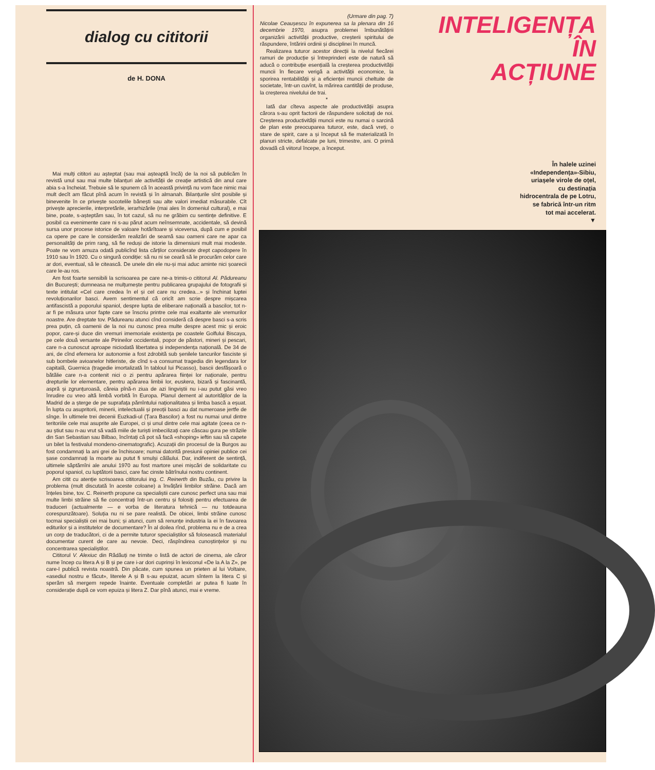dialog cu cititorii
de H. DONA
Mai mulți cititori au așteptat (sau mai așteaptă încă) de la noi să publicăm în revistă unul sau mai multe bilanțuri ale activității de creație artistică din anul care abia s-a încheiat. Trebuie să le spunem că în această privință nu vom face nimic mai mult decît am făcut pînă acum în revistă și în almanah. Bilanțurile sînt posibile și binevenite în ce privește socotelile bănești sau alte valori imediat măsurabile. Cît privește aprecierile, interpretările, ierarhizările (mai ales în domeniul cultural), e mai bine, poate, s-așteptăm sau, în tot cazul, să nu ne grăbim cu sentințe definitive. E posibil ca evenimente care ni s-au părut acum neînsemnate, accidentale, să devină sursa unor procese istorice de valoare hotărîtoare și viceversa, după cum e posibil ca opere pe care le considerăm realizări de seamă sau oameni care ne apar ca personalități de prim rang, să fie reduși de istorie la dimensiuni mult mai modeste. Poate ne vom amuza odată publicînd lista cărților considerate drept capodopere în 1910 sau în 1920. Cu o singură condiție: să nu ni se ceară să le procurăm celor care ar dori, eventual, să le citească. De unele din ele nu-și mai aduc aminte nici șoarecii care le-au ros.
Am fost foarte sensibili la scrisoarea pe care ne-a trimis-o cititorul Al. Pădureanu din București; dumneasa ne mulțumește pentru publicarea grupajului de fotografii și texte intitulat «Cel care credea în el și cel care nu credea...» și închinat luptei revoluționarilor basci. Avem sentimentul că oricît am scrie despre mișcarea antifascistă a poporului spaniol, despre lupta de eliberare națională a bascilor, tot n-ar fi pe măsura unor fapte care se înscriu printre cele mai exaltante ale vremurilor noastre. Are dreptate tov. Pădureanu atunci cînd consideră că despre basci s-a scris prea puțin, că oamenii de la noi nu cunosc prea multe despre acest mic și eroic popor, care-și duce din vremuri imemoriale existența pe coastele Golfului Biscaya, pe cele două versante ale Pirineilor occidentali, popor de păstori, mineri și pescari, care n-a cunoscut aproape niciodată libertatea și independența națională. De 34 de ani, de cînd efemera lor autonomie a fost zdrobită sub șenilele tancurilor fasciste și sub bombele avioanelor hitleriste, de cînd s-a consumat tragedia din legendara lor capitală, Guernica (tragedie imortalizată în tabloul lui Picasso), bascii desfășoară o bătălie care n-a contenit nici o zi pentru apărarea ființei lor naționale, pentru drepturile lor elementare, pentru apărarea limbii lor, euskera, bizară și fascinantă, aspră și zgrunțuroasă, căreia pînă-n ziua de azi lingviștii nu i-au putut găsi vreo înrudire cu vreo altă limbă vorbită în Europa. Planul dement al autorităților de la Madrid de a șterge de pe suprafața pămîntului naționalitatea și limba bască a eșuat. În lupta cu asupritorii, minerii, intelectualii și preoții basci au dat numeroase jertfe de sînge. În ultimele trei decenii Euzkadi-ul (Țara Bascilor) a fost nu numai unul dintre teritoriile cele mai asuprite ale Europei, ci și unul dintre cele mai agitate (ceea ce n-au știut sau n-au vrut să vadă miile de turiști imbecilizați care căscau gura pe străzile din San Sebastian sau Bilbao, încîntați că pot să facă «shoping» ieftin sau să capete un bilet la festivalul mondeno-cinematografic). Acuzații din procesul de la Burgos au fost condamnați la ani grei de închisoare; numai datorită presiunii opiniei publice cei șase condamnați la moarte au putut fi smulși călăului. Dar, indiferent de sentință, ultimele săptămîni ale anului 1970 au fost martore unei mișcări de solidaritate cu poporul spaniol, cu luptătorii basci, care fac cinste bătrînului nostru continent.
Am citit cu atenție scrisoarea cititorului ing. C. Reinerth din Buzău, cu privire la problema (mult discutată în aceste coloane) a învățării limbilor străine. Dacă am înțeles bine, tov. C. Reinerth propune ca specialiștii care cunosc perfect una sau mai multe limbi străine să fie concentrați într-un centru și folosiți pentru efectuarea de traduceri (actualmente — e vorba de literatura tehnică — nu totdeauna corespunzătoare). Soluția nu ni se pare realistă. De obicei, limbi străine cunosc tocmai specialiștii cei mai buni; și atunci, cum să renunțe industria la ei în favoarea editurilor și a institutelor de documentare? În al doilea rînd, problema nu e de a crea un corp de traducători, ci de a permite tuturor specialiștilor să folosească materialul documentar curent de care au nevoie. Deci, răspîndirea cunoștințelor și nu concentrarea specialiștilor.
Cititorul V. Alexiuc din Rădăuți ne trimite o listă de actori de cinema, ale căror nume încep cu litera A și B și pe care i-ar dori cuprinși în lexiconul «De la A la Z», pe care-l publică revista noastră. Din păcate, cum spunea un prieten al lui Voltaire, «asediul nostru e făcut», literele A și B s-au epuizat, acum sîntem la litera C și sperăm să mergem repede înainte. Eventuale completări ar putea fi luate în considerație după ce vom epuiza și litera Z. Dar pînă atunci, mai e vreme.
(Urmare din pag. 7)
Nicolae Ceaușescu în expunerea sa la plenara din 16 decembrie 1970, asupra problemei îmbunătățirii organizării activității productive, creșterii spiritului de răspundere, întăririi ordinii și disciplinei în muncă.
Realizarea tuturor acestor direcții la nivelul fiecărei ramuri de producție și întreprinderi este de natură să aducă o contribuție esențială la creșterea productivității muncii în fiecare verigă a activității economice, la sporirea rentabilității și a eficienței muncii cheltuite de societate, într-un cuvînt, la mărirea cantității de produse, la creșterea nivelului de trai.
*
Iată dar cîteva aspecte ale productivității asupra cărora s-au oprit factorii de răspundere solicitați de noi. Creșterea productivității muncii este nu numai o sarcină de plan este preocuparea tuturor, este, dacă vreți, o stare de spirit, care a și început să fie materializată în planuri stricte, defalcate pe luni, trimestre, ani. O primă dovadă că viitorul începe, a început.
INTELIGENȚA
ÎN
ACȚIUNE
În halele uzinei
«Independența»-Sibiu,
uriașele virole de oțel,
cu destinația
hidrocentrala de pe Lotru,
se fabrică într-un ritm
tot mai accelerat.
▼